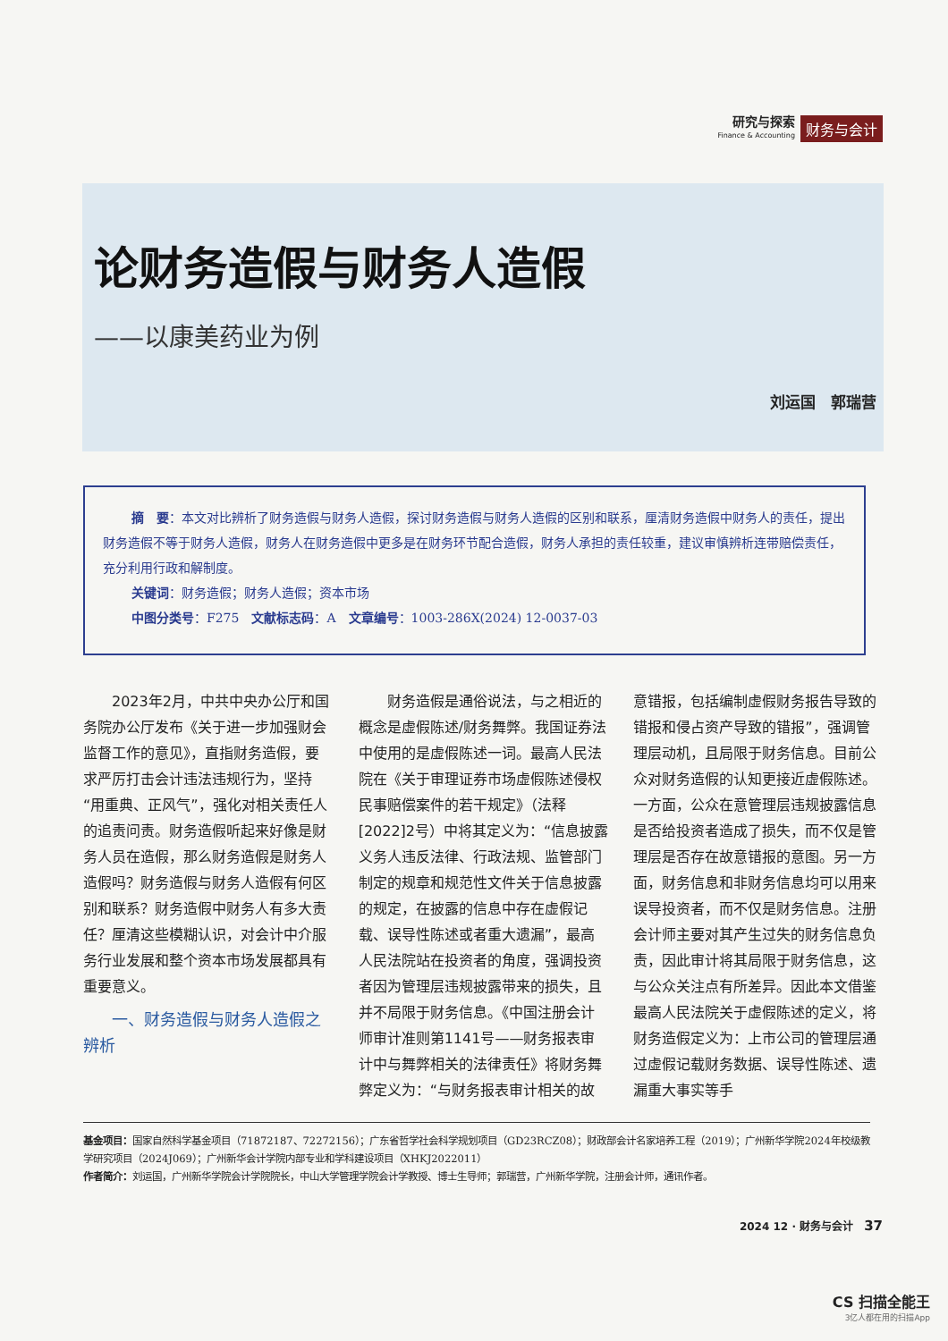研究与探索
Finance & Accounting
财务与会计
论财务造假与财务人造假
——以康美药业为例
刘运国　郭瑞营
摘　要：本文对比辨析了财务造假与财务人造假，探讨财务造假与财务人造假的区别和联系，厘清财务造假中财务人的责任，提出财务造假不等于财务人造假，财务人在财务造假中更多是在财务环节配合造假，财务人承担的责任较重，建议审慎辨析连带赔偿责任，充分利用行政和解制度。
关键词：财务造假；财务人造假；资本市场
中图分类号：F275　文献标志码：A　文章编号：1003-286X(2024) 12-0037-03
2023年2月，中共中央办公厅和国务院办公厅发布《关于进一步加强财会监督工作的意见》，直指财务造假，要求严厉打击会计违法违规行为，坚持“用重典、正风气”，强化对相关责任人的追责问责。财务造假听起来好像是财务人员在造假，那么财务造假是财务人造假吗？财务造假与财务人造假有何区别和联系？财务造假中财务人有多大责任？厘清这些模糊认识，对会计中介服务行业发展和整个资本市场发展都具有重要意义。
一、财务造假与财务人造假之辨析
财务造假是通俗说法，与之相近的概念是虚假陈述/财务舞弊。我国证券法中使用的是虚假陈述一词。最高人民法院在《关于审理证券市场虚假陈述侵权民事赔偿案件的若干规定》（法释[2022]2号）中将其定义为：“信息披露义务人违反法律、行政法规、监管部门制定的规章和规范性文件关于信息披露的规定，在披露的信息中存在虚假记载、误导性陈述或者重大遗漏”，最高人民法院站在投资者的角度，强调投资者因为管理层违规披露带来的损失，且并不局限于财务信息。《中国注册会计师审计准则第1141号——财务报表审计中与舞弊相关的法律责任》将财务舞弊定义为：“与财务报表审计相关的故意错报，包括编制虚假财务报告导致的错报和侵占资产导致的错报”，强调管理层动机，且局限于财务信息。目前公众对财务造假的认知更接近虚假陈述。一方面，公众在意管理层违规披露信息是否给投资者造成了损失，而不仅是管理层是否存在故意错报的意图。另一方面，财务信息和非财务信息均可以用来误导投资者，而不仅是财务信息。注册会计师主要对其产生过失的财务信息负责，因此审计将其局限于财务信息，这与公众关注点有所差异。因此本文借鉴最高人民法院关于虚假陈述的定义，将财务造假定义为：上市公司的管理层通过虚假记载财务数据、误导性陈述、遗漏重大事实等手
基金项目：国家自然科学基金项目（71872187、72272156）；广东省哲学社会科学规划项目（GD23RCZ08）；财政部会计名家培养工程（2019）；广州新华学院2024年校级教学研究项目（2024J069）；广州新华会计学院内部专业和学科建设项目（XHKJ2022011）
作者简介：刘运国，广州新华学院会计学院院长，中山大学管理学院会计学教授、博士生导师；郭瑞营，广州新华学院，注册会计师，通讯作者。
2024 12 · 财务与会计　37
CS 扫描全能王
3亿人都在用的扫描App